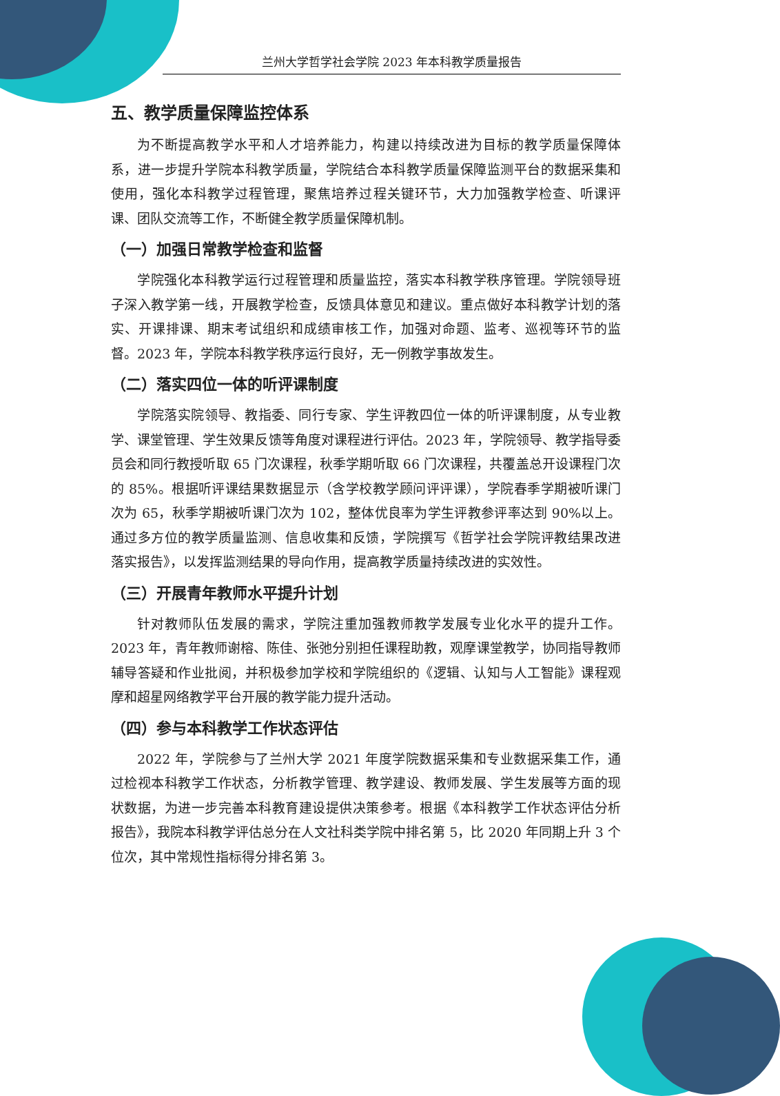兰州大学哲学社会学院 2023 年本科教学质量报告
五、教学质量保障监控体系
为不断提高教学水平和人才培养能力，构建以持续改进为目标的教学质量保障体系，进一步提升学院本科教学质量，学院结合本科教学质量保障监测平台的数据采集和使用，强化本科教学过程管理，聚焦培养过程关键环节，大力加强教学检查、听课评课、团队交流等工作，不断健全教学质量保障机制。
（一）加强日常教学检查和监督
学院强化本科教学运行过程管理和质量监控，落实本科教学秩序管理。学院领导班子深入教学第一线，开展教学检查，反馈具体意见和建议。重点做好本科教学计划的落实、开课排课、期末考试组织和成绩审核工作，加强对命题、监考、巡视等环节的监督。2023 年，学院本科教学秩序运行良好，无一例教学事故发生。
（二）落实四位一体的听评课制度
学院落实院领导、教指委、同行专家、学生评教四位一体的听评课制度，从专业教学、课堂管理、学生效果反馈等角度对课程进行评估。2023 年，学院领导、教学指导委员会和同行教授听取 65 门次课程，秋季学期听取 66 门次课程，共覆盖总开设课程门次的 85%。根据听评课结果数据显示（含学校教学顾问评评课），学院春季学期被听课门次为 65，秋季学期被听课门次为 102，整体优良率为学生评教参评率达到 90%以上。通过多方位的教学质量监测、信息收集和反馈，学院撰写《哲学社会学院评教结果改进落实报告》，以发挥监测结果的导向作用，提高教学质量持续改进的实效性。
（三）开展青年教师水平提升计划
针对教师队伍发展的需求，学院注重加强教师教学发展专业化水平的提升工作。2023 年，青年教师谢榕、陈佳、张弛分别担任课程助教，观摩课堂教学，协同指导教师辅导答疑和作业批阅，并积极参加学校和学院组织的《逻辑、认知与人工智能》课程观摩和超星网络教学平台开展的教学能力提升活动。
（四）参与本科教学工作状态评估
2022 年，学院参与了兰州大学 2021 年度学院数据采集和专业数据采集工作，通过检视本科教学工作状态，分析教学管理、教学建设、教师发展、学生发展等方面的现状数据，为进一步完善本科教育建设提供决策参考。根据《本科教学工作状态评估分析报告》，我院本科教学评估总分在人文社科类学院中排名第 5，比 2020 年同期上升 3 个位次，其中常规性指标得分排名第 3。